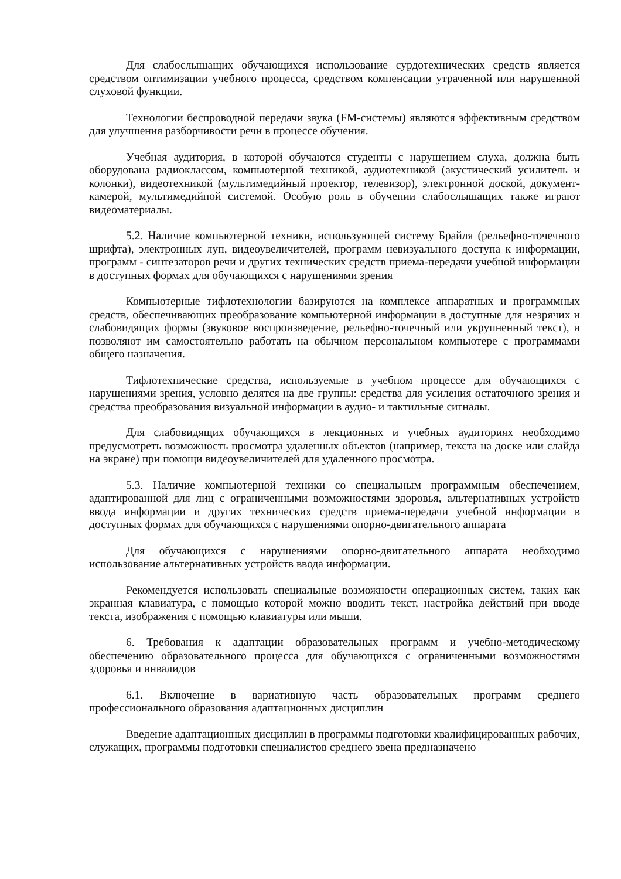Для слабослышащих обучающихся использование сурдотехнических средств является средством оптимизации учебного процесса, средством компенсации утраченной или нарушенной слуховой функции.
Технологии беспроводной передачи звука (FM-системы) являются эффективным средством для улучшения разборчивости речи в процессе обучения.
Учебная аудитория, в которой обучаются студенты с нарушением слуха, должна быть оборудована радиоклассом, компьютерной техникой, аудиотехникой (акустический усилитель и колонки), видеотехникой (мультимедийный проектор, телевизор), электронной доской, документ-камерой, мультимедийной системой. Особую роль в обучении слабослышащих также играют видеоматериалы.
5.2. Наличие компьютерной техники, использующей систему Брайля (рельефно-точечного шрифта), электронных луп, видеоувеличителей, программ невизуального доступа к информации, программ - синтезаторов речи и других технических средств приема-передачи учебной информации в доступных формах для обучающихся с нарушениями зрения
Компьютерные тифлотехнологии базируются на комплексе аппаратных и программных средств, обеспечивающих преобразование компьютерной информации в доступные для незрячих и слабовидящих формы (звуковое воспроизведение, рельефно-точечный или укрупненный текст), и позволяют им самостоятельно работать на обычном персональном компьютере с программами общего назначения.
Тифлотехнические средства, используемые в учебном процессе для обучающихся с нарушениями зрения, условно делятся на две группы: средства для усиления остаточного зрения и средства преобразования визуальной информации в аудио- и тактильные сигналы.
Для слабовидящих обучающихся в лекционных и учебных аудиториях необходимо предусмотреть возможность просмотра удаленных объектов (например, текста на доске или слайда на экране) при помощи видеоувеличителей для удаленного просмотра.
5.3. Наличие компьютерной техники со специальным программным обеспечением, адаптированной для лиц с ограниченными возможностями здоровья, альтернативных устройств ввода информации и других технических средств приема-передачи учебной информации в доступных формах для обучающихся с нарушениями опорно-двигательного аппарата
Для обучающихся с нарушениями опорно-двигательного аппарата необходимо использование альтернативных устройств ввода информации.
Рекомендуется использовать специальные возможности операционных систем, таких как экранная клавиатура, с помощью которой можно вводить текст, настройка действий при вводе текста, изображения с помощью клавиатуры или мыши.
6. Требования к адаптации образовательных программ и учебно-методическому обеспечению образовательного процесса для обучающихся с ограниченными возможностями здоровья и инвалидов
6.1. Включение в вариативную часть образовательных программ среднего профессионального образования адаптационных дисциплин
Введение адаптационных дисциплин в программы подготовки квалифицированных рабочих, служащих, программы подготовки специалистов среднего звена предназначено